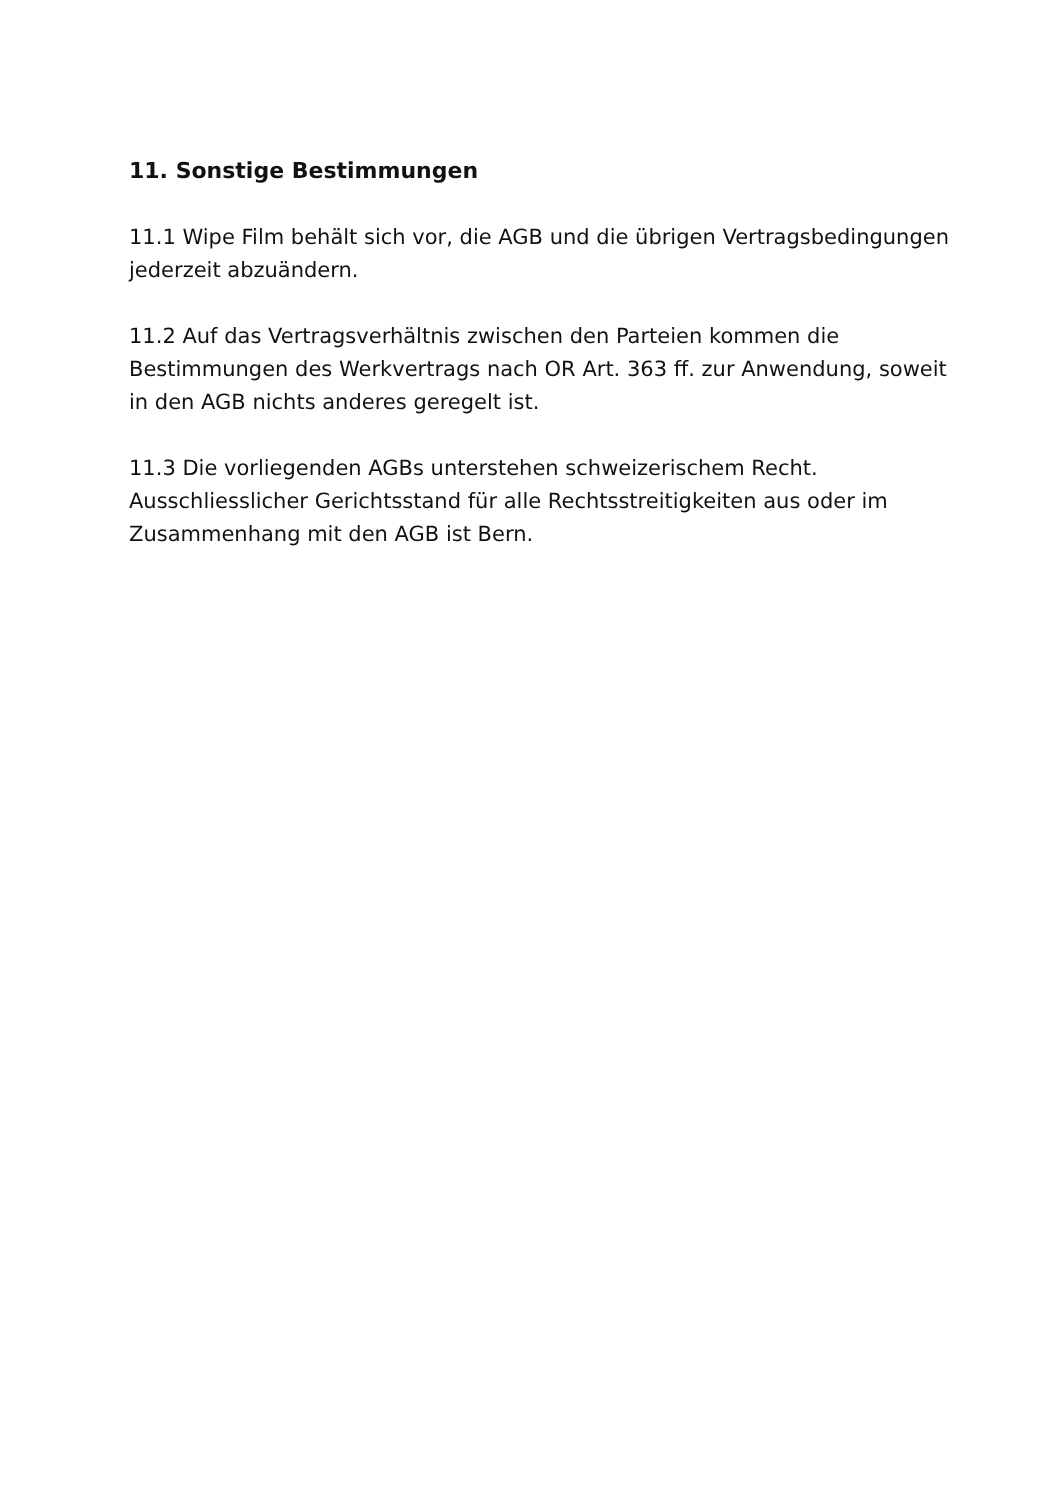11. Sonstige Bestimmungen
11.1 Wipe Film behält sich vor, die AGB und die übrigen Vertragsbedingungen jederzeit abzuändern.
11.2 Auf das Vertragsverhältnis zwischen den Parteien kommen die Bestimmungen des Werkvertrags nach OR Art. 363 ff. zur Anwendung, soweit in den AGB nichts anderes geregelt ist.
11.3 Die vorliegenden AGBs unterstehen schweizerischem Recht. Ausschliesslicher Gerichtsstand für alle Rechtsstreitigkeiten aus oder im Zusammenhang mit den AGB ist Bern.